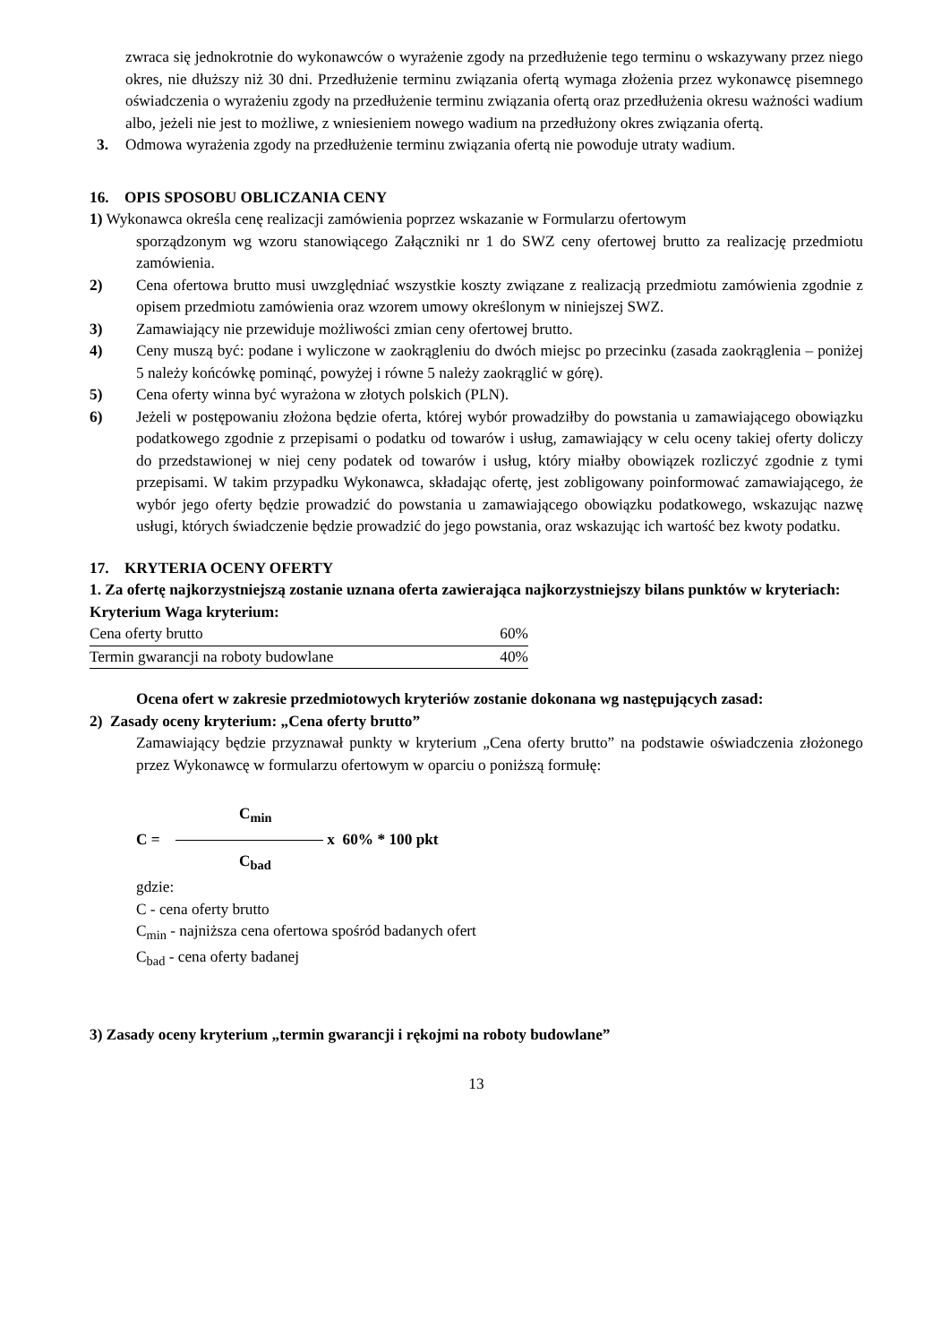zwraca się jednokrotnie do wykonawców o wyrażenie zgody na przedłużenie tego terminu o wskazywany przez niego okres, nie dłuższy niż 30 dni. Przedłużenie terminu związania ofertą wymaga złożenia przez wykonawcę pisemnego oświadczenia o wyrażeniu zgody na przedłużenie terminu związania ofertą oraz przedłużenia okresu ważności wadium albo, jeżeli nie jest to możliwe, z wniesieniem nowego wadium na przedłużony okres związania ofertą.
3. Odmowa wyrażenia zgody na przedłużenie terminu związania ofertą nie powoduje utraty wadium.
16. OPIS SPOSOBU OBLICZANIA CENY
1) Wykonawca określa cenę realizacji zamówienia poprzez wskazanie w Formularzu ofertowym
sporządzonym wg wzoru stanowiącego Załączniki nr 1 do SWZ ceny ofertowej brutto za realizację przedmiotu zamówienia.
2) Cena ofertowa brutto musi uwzględniać wszystkie koszty związane z realizacją przedmiotu zamówienia zgodnie z opisem przedmiotu zamówienia oraz wzorem umowy określonym w niniejszej SWZ.
3) Zamawiający nie przewiduje możliwości zmian ceny ofertowej brutto.
4) Ceny muszą być: podane i wyliczone w zaokrągleniu do dwóch miejsc po przecinku (zasada zaokrąglenia – poniżej 5 należy końcówkę pominąć, powyżej i równe 5 należy zaokrąglić w górę).
5) Cena oferty winna być wyrażona w złotych polskich (PLN).
6) Jeżeli w postępowaniu złożona będzie oferta, której wybór prowadziłby do powstania u zamawiającego obowiązku podatkowego zgodnie z przepisami o podatku od towarów i usług, zamawiający w celu oceny takiej oferty doliczy do przedstawionej w niej ceny podatek od towarów i usług, który miałby obowiązek rozliczyć zgodnie z tymi przepisami. W takim przypadku Wykonawca, składając ofertę, jest zobligowany poinformować zamawiającego, że wybór jego oferty będzie prowadzić do powstania u zamawiającego obowiązku podatkowego, wskazując nazwę usługi, których świadczenie będzie prowadzić do jego powstania, oraz wskazując ich wartość bez kwoty podatku.
17. KRYTERIA OCENY OFERTY
1. Za ofertę najkorzystniejszą zostanie uznana oferta zawierająca najkorzystniejszy bilans punktów w kryteriach:
Kryterium Waga kryterium:
| Cena oferty brutto | 60% |
| Termin gwarancji na roboty budowlane | 40% |
Ocena ofert w zakresie przedmiotowych kryteriów zostanie dokonana wg następujących zasad:
2) Zasady oceny kryterium: „Cena oferty brutto”
Zamawiający będzie przyznawał punkty w kryterium „Cena oferty brutto” na podstawie oświadczenia złożonego przez Wykonawcę w formularzu ofertowym w oparciu o poniższą formułę:
C<sub>min</sub>
C = x 60% * 100 pkt
C<sub>bad</sub>
gdzie:
C - cena oferty brutto
C<sub>min</sub> - najniższa cena ofertowa spośród badanych ofert
C<sub>bad</sub> - cena oferty badanej
3) Zasady oceny kryterium „termin gwarancji i rękojmi na roboty budowlane”
13